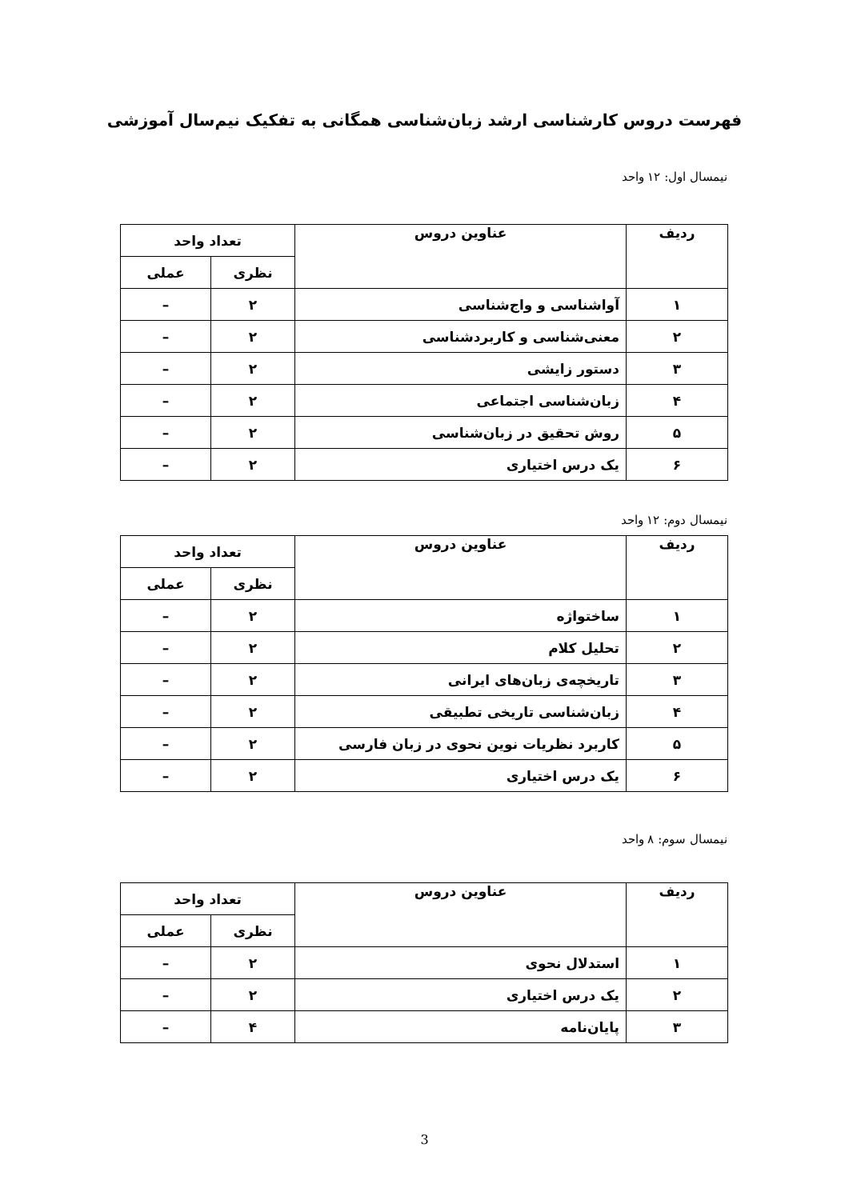فهرست دروس کارشناسی ارشد زبان‌شناسی همگانی به تفکیک نیم‌سال آموزشی
نیمسال اول: ۱۲ واحد
| ردیف | عناوین دروس | تعداد واحد | |
| --- | --- | --- | --- |
| | | نظری | عملی |
| ۱ | آواشناسی و واج‌شناسی | ۲ | – |
| ۲ | معنی‌شناسی و کاربردشناسی | ۲ | – |
| ۳ | دستور زایشی | ۲ | – |
| ۴ | زبان‌شناسی اجتماعی | ۲ | – |
| ۵ | روش تحقیق در زبان‌شناسی | ۲ | – |
| ۶ | یک درس اختیاری | ۲ | – |
نیمسال دوم: ۱۲ واحد
| ردیف | عناوین دروس | تعداد واحد | |
| --- | --- | --- | --- |
| | | نظری | عملی |
| ۱ | ساختواژه | ۲ | – |
| ۲ | تحلیل کلام | ۲ | – |
| ۳ | تاریخچه‌ی زبان‌های ایرانی | ۲ | – |
| ۴ | زبان‌شناسی تاریخی تطبیقی | ۲ | – |
| ۵ | کاربرد نظریات نوین نحوی در زبان فارسی | ۲ | – |
| ۶ | یک درس اختیاری | ۲ | – |
نیمسال سوم: ۸ واحد
| ردیف | عناوین دروس | تعداد واحد | |
| --- | --- | --- | --- |
| | | نظری | عملی |
| ۱ | استدلال نحوی | ۲ | – |
| ۲ | یک درس اختیاری | ۲ | – |
| ۳ | پایان‌نامه | ۴ | – |
3